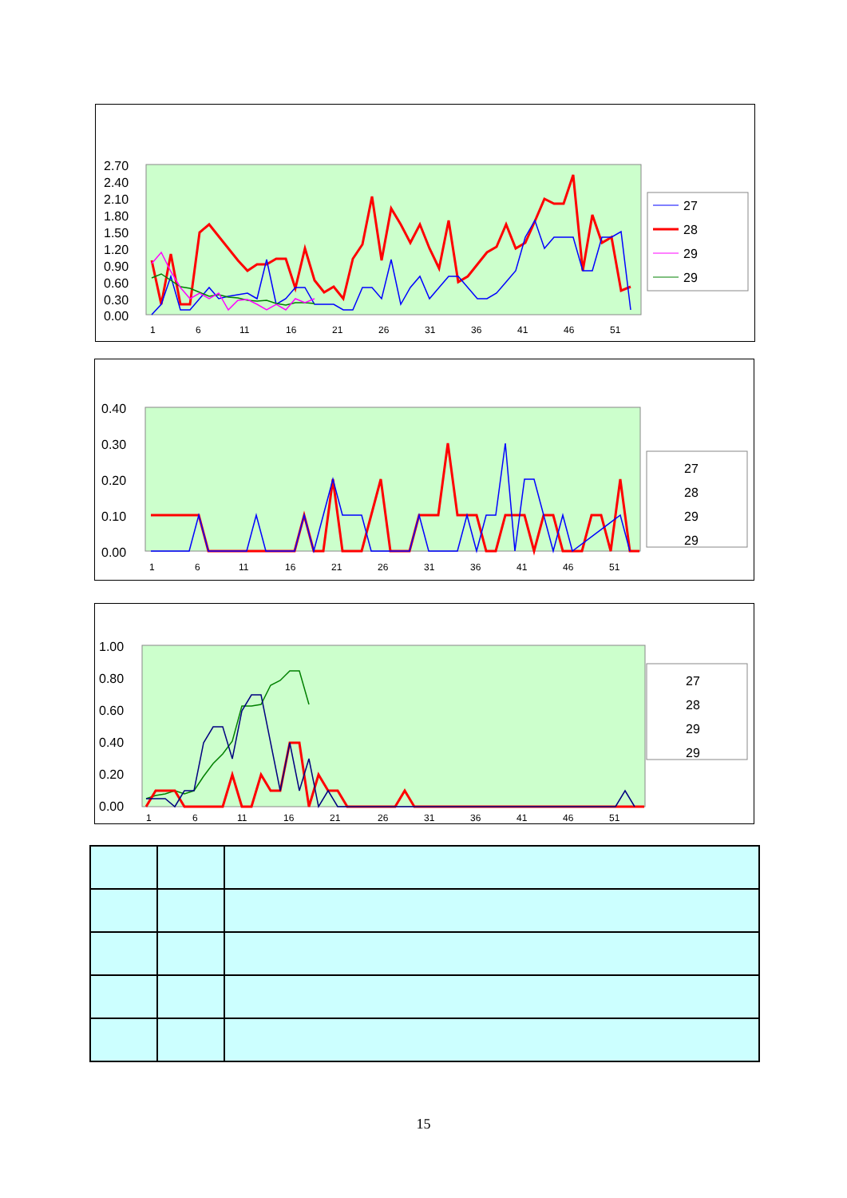2.70
2.40
2.10
1.80
1.50
1.20
0.90
0.60
0.30
0.00
1
6
11
16
21
26
31
36
41
46
51
27
28
29
29
0.40
0.30
0.20
0.10
0.00
1
6
11
16
21
26
31
36
41
46
51
27
28
29
29
1.00
0.80
0.60
0.40
0.20
0.00
1
6
11
16
21
26
31
36
41
46
51
27
28
29
29
15